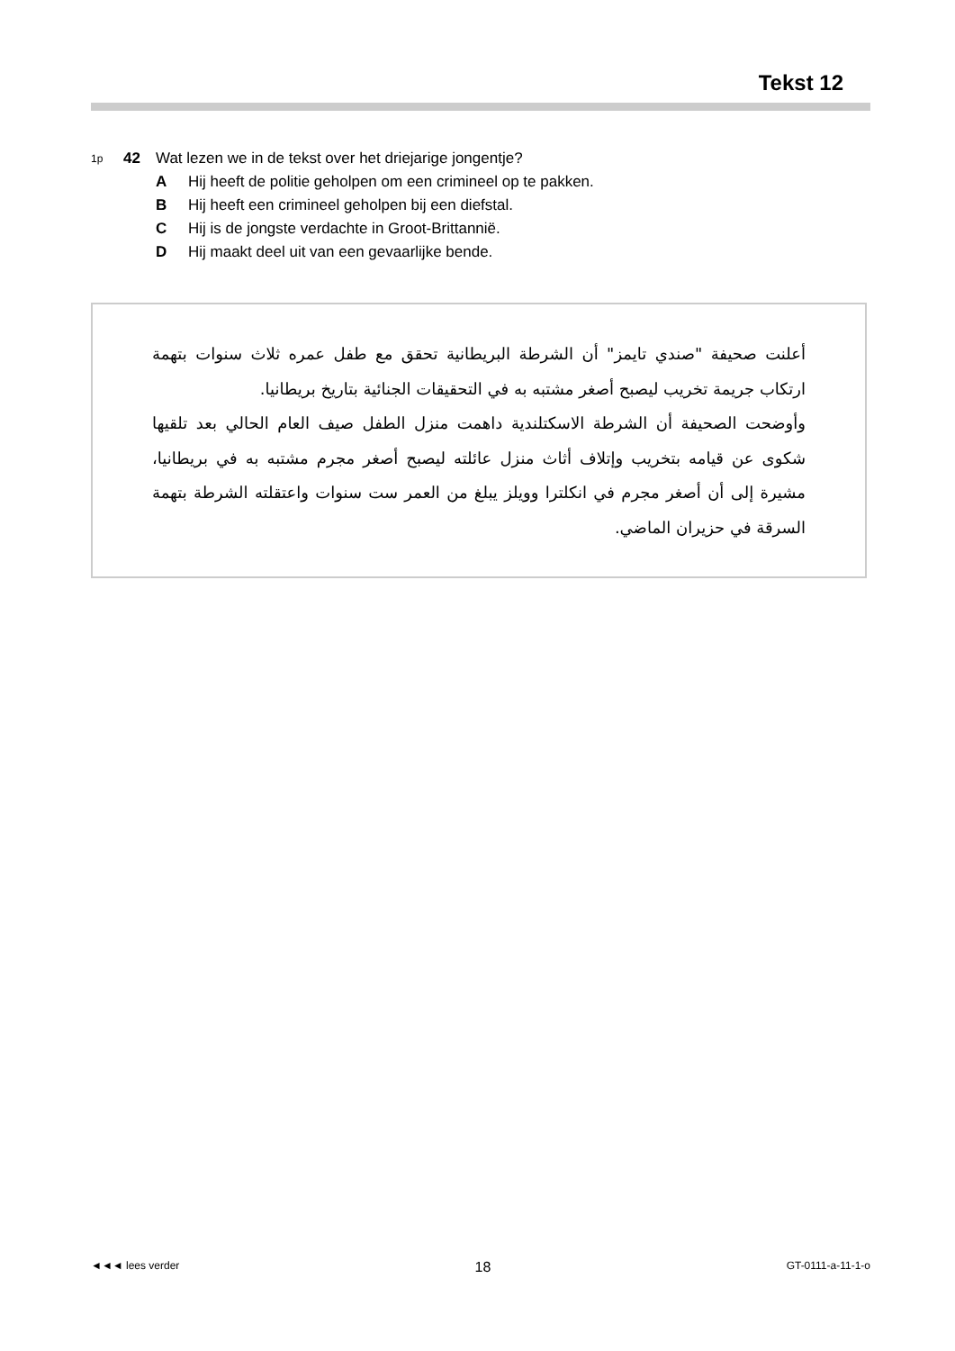Tekst 12
1p 42 Wat lezen we in de tekst over het driejarige jongentje?
A Hij heeft de politie geholpen om een crimineel op te pakken.
B Hij heeft een crimineel geholpen bij een diefstal.
C Hij is de jongste verdachte in Groot-Brittannië.
D Hij maakt deel uit van een gevaarlijke bende.
أعلنت صحيفة "صندي تايمز" أن الشرطة البريطانية تحقق مع طفل عمره ثلاث سنوات بتهمة ارتكاب جريمة تخريب ليصبح أصغر مشتبه به في التحقيقات الجنائية بتاريخ بريطانيا.
وأوضحت الصحيفة أن الشرطة الاسكتلندية داهمت منزل الطفل صيف العام الحالي بعد تلقيها شكوى عن قيامه بتخريب وإتلاف أثاث منزل عائلته ليصبح أصغر مجرم مشتبه به في بريطانيا، مشيرة إلى أن أصغر مجرم في انكلترا وويلز يبلغ من العمر ست سنوات واعتقلته الشرطة بتهمة السرقة في حزيران الماضي.
◄◄◄ lees verder 18 GT-0111-a-11-1-o